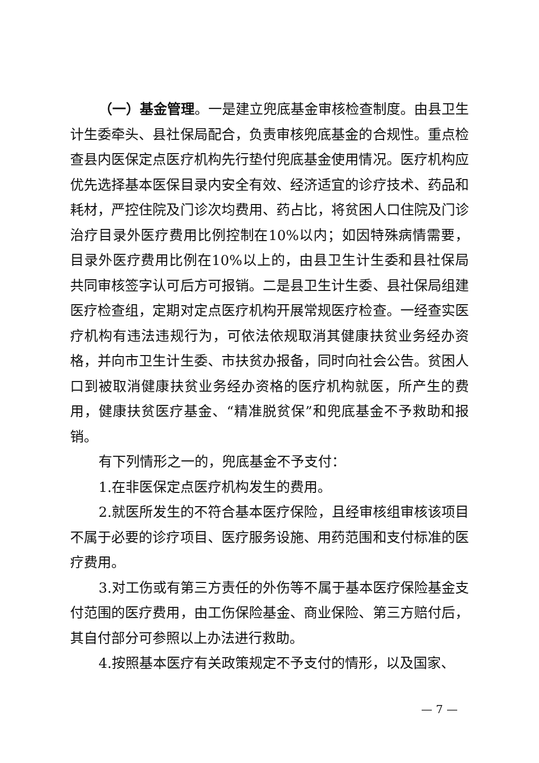（一）基金管理。一是建立兜底基金审核检查制度。由县卫生计生委牵头、县社保局配合，负责审核兜底基金的合规性。重点检查县内医保定点医疗机构先行垫付兜底基金使用情况。医疗机构应优先选择基本医保目录内安全有效、经济适宜的诊疗技术、药品和耗材，严控住院及门诊次均费用、药占比，将贫困人口住院及门诊治疗目录外医疗费用比例控制在10%以内；如因特殊病情需要，目录外医疗费用比例在10%以上的，由县卫生计生委和县社保局共同审核签字认可后方可报销。二是县卫生计生委、县社保局组建医疗检查组，定期对定点医疗机构开展常规医疗检查。一经查实医疗机构有违法违规行为，可依法依规取消其健康扶贫业务经办资格，并向市卫生计生委、市扶贫办报备，同时向社会公告。贫困人口到被取消健康扶贫业务经办资格的医疗机构就医，所产生的费用，健康扶贫医疗基金、“精准脱贫保”和兜底基金不予救助和报销。
有下列情形之一的，兜底基金不予支付：
1.在非医保定点医疗机构发生的费用。
2.就医所发生的不符合基本医疗保险，且经审核组审核该项目不属于必要的诊疗项目、医疗服务设施、用药范围和支付标准的医疗费用。
3.对工伤或有第三方责任的外伤等不属于基本医疗保险基金支付范围的医疗费用，由工伤保险基金、商业保险、第三方赔付后，其自付部分可参照以上办法进行救助。
4.按照基本医疗有关政策规定不予支付的情形，以及国家、
— 7 —